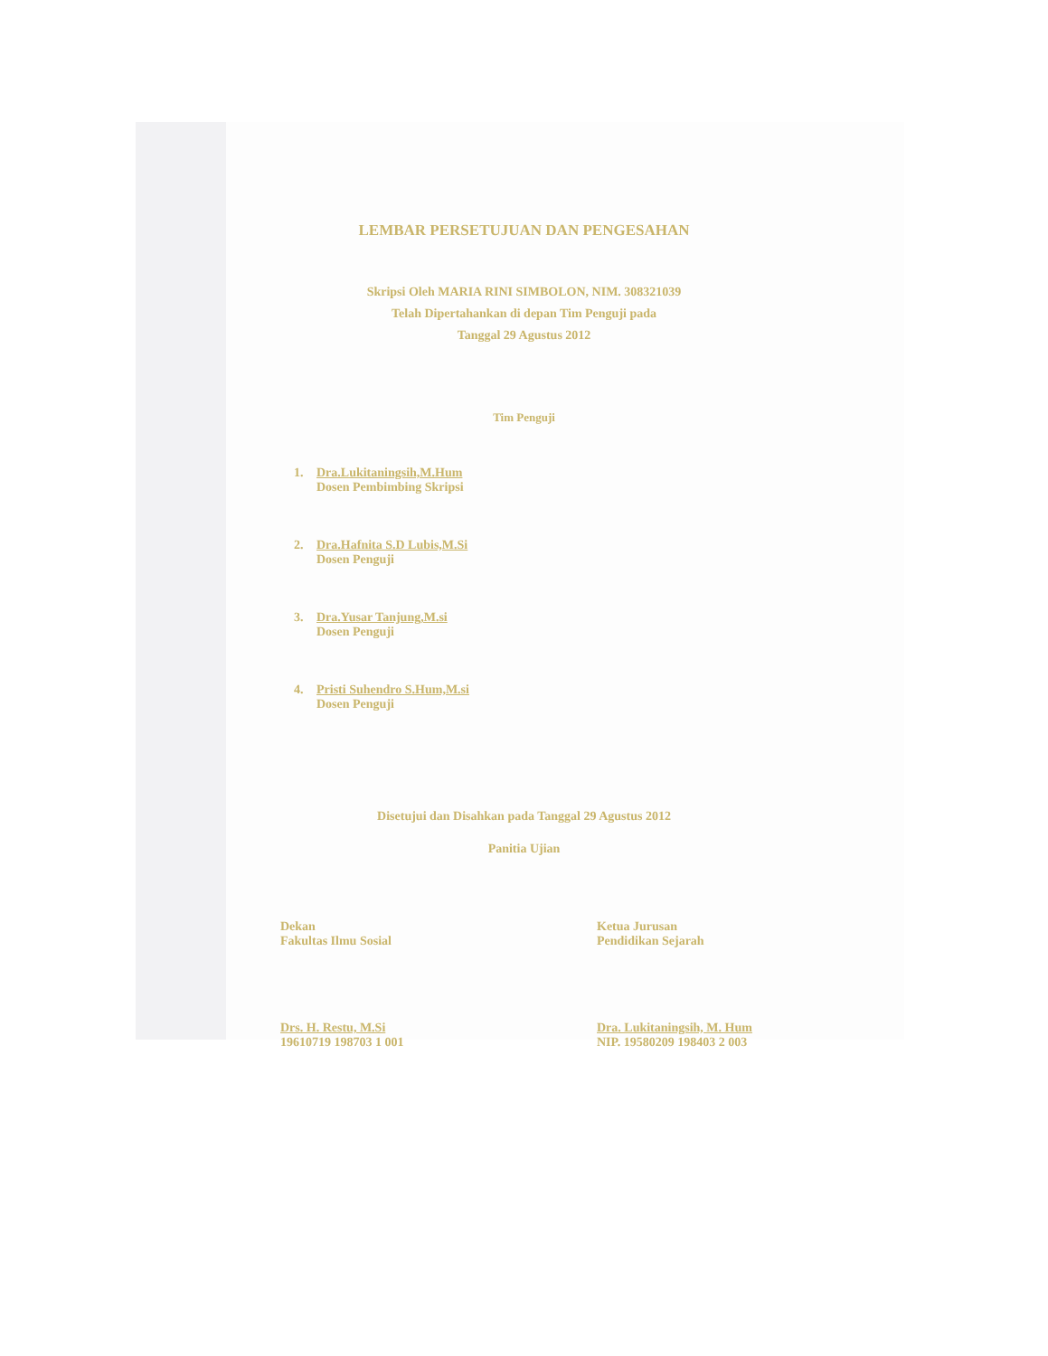LEMBAR PERSETUJUAN DAN PENGESAHAN
Skripsi Oleh MARIA RINI SIMBOLON, NIM. 308321039
Telah Dipertahankan di depan Tim Penguji pada
Tanggal 29 Agustus 2012
Tim Penguji
1. Dra.Lukitaningsih,M.Hum
Dosen Pembimbing Skripsi
2. Dra.Hafnita S.D Lubis,M.Si
Dosen Penguji
3. Dra.Yusar Tanjung,M.si
Dosen Penguji
4. Pristi Suhendro S.Hum,M.si
Dosen Penguji
Disetujui dan Disahkan pada Tanggal 29 Agustus 2012
Panitia Ujian
Dekan
Fakultas Ilmu Sosial
Drs. H. Restu, M.Si
19610719 198703 1 001
Ketua Jurusan
Pendidikan Sejarah
Dra. Lukitaningsih, M. Hum
NIP. 19580209 198403 2 003